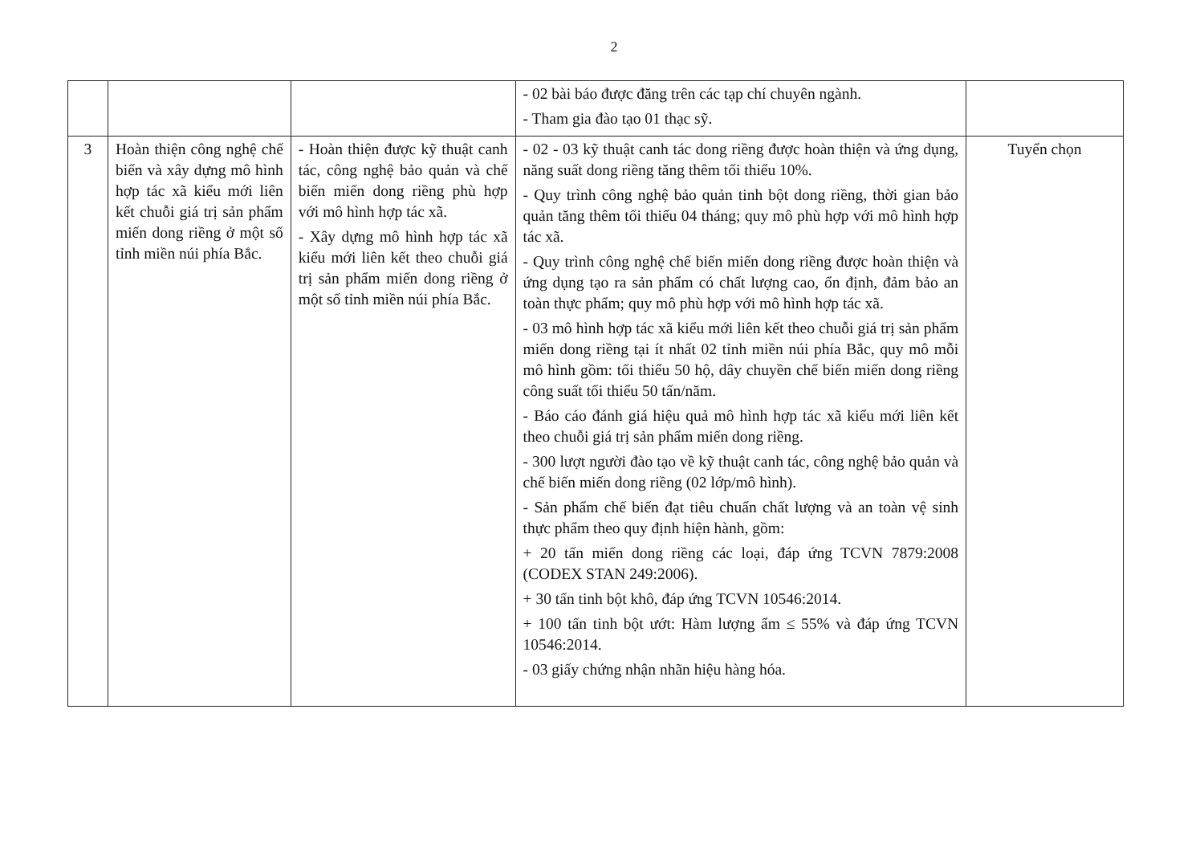2
| | | | - 02 bài báo được đăng trên các tạp chí chuyên ngành. - Tham gia đào tạo 01 thạc sỹ. | |
| 3 | Hoàn thiện công nghệ chế biến và xây dựng mô hình hợp tác xã kiểu mới liên kết chuỗi giá trị sản phẩm miến dong riềng ở một số tỉnh miền núi phía Bắc. | - Hoàn thiện được kỹ thuật canh tác, công nghệ bảo quản và chế biến miến dong riềng phù hợp với mô hình hợp tác xã. - Xây dựng mô hình hợp tác xã kiểu mới liên kết theo chuỗi giá trị sản phẩm miến dong riềng ở một số tỉnh miền núi phía Bắc. | - 02 - 03 kỹ thuật canh tác dong riềng được hoàn thiện và ứng dụng, năng suất dong riềng tăng thêm tối thiểu 10%. - Quy trình công nghệ bảo quản tinh bột dong riềng, thời gian bảo quản tăng thêm tối thiểu 04 tháng; quy mô phù hợp với mô hình hợp tác xã. - Quy trình công nghệ chế biến miến dong riềng được hoàn thiện và ứng dụng tạo ra sản phẩm có chất lượng cao, ổn định, đảm bảo an toàn thực phẩm; quy mô phù hợp với mô hình hợp tác xã. - 03 mô hình hợp tác xã kiểu mới liên kết theo chuỗi giá trị sản phẩm miến dong riềng tại ít nhất 02 tỉnh miền núi phía Bắc, quy mô mỗi mô hình gồm: tối thiểu 50 hộ, dây chuyền chế biến miến dong riềng công suất tối thiểu 50 tấn/năm. - Báo cáo đánh giá hiệu quả mô hình hợp tác xã kiểu mới liên kết theo chuỗi giá trị sản phẩm miến dong riềng. - 300 lượt người đào tạo về kỹ thuật canh tác, công nghệ bảo quản và chế biến miến dong riềng (02 lớp/mô hình). - Sản phẩm chế biến đạt tiêu chuẩn chất lượng và an toàn vệ sinh thực phẩm theo quy định hiện hành, gồm: + 20 tấn miến dong riềng các loại, đáp ứng TCVN 7879:2008 (CODEX STAN 249:2006). + 30 tấn tinh bột khô, đáp ứng TCVN 10546:2014. + 100 tấn tinh bột ướt: Hàm lượng ẩm ≤ 55% và đáp ứng TCVN 10546:2014. - 03 giấy chứng nhận nhãn hiệu hàng hóa. | Tuyển chọn |